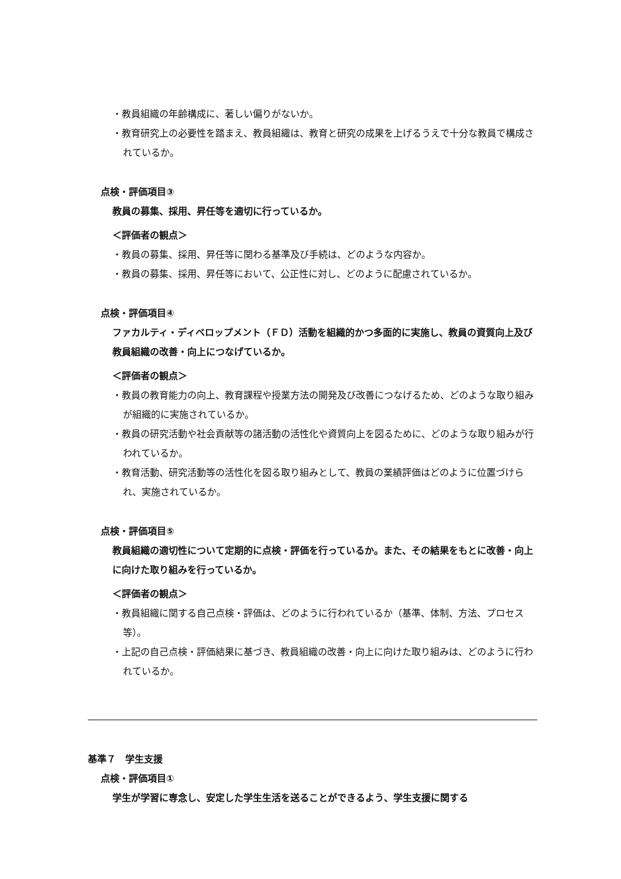・教員組織の年齢構成に、著しい偏りがないか。
・教育研究上の必要性を踏まえ、教員組織は、教育と研究の成果を上げるうえで十分な教員で構成されているか。
点検・評価項目③
教員の募集、採用、昇任等を適切に行っているか。
＜評価者の観点＞
・教員の募集、採用、昇任等に関わる基準及び手続は、どのような内容か。
・教員の募集、採用、昇任等において、公正性に対し、どのように配慮されているか。
点検・評価項目④
ファカルティ・ディベロップメント（ＦＤ）活動を組織的かつ多面的に実施し、教員の資質向上及び教員組織の改善・向上につなげているか。
＜評価者の観点＞
・教員の教育能力の向上、教育課程や授業方法の開発及び改善につなげるため、どのような取り組みが組織的に実施されているか。
・教員の研究活動や社会貢献等の諸活動の活性化や資質向上を図るために、どのような取り組みが行われているか。
・教育活動、研究活動等の活性化を図る取り組みとして、教員の業績評価はどのように位置づけられ、実施されているか。
点検・評価項目⑤
教員組織の適切性について定期的に点検・評価を行っているか。また、その結果をもとに改善・向上に向けた取り組みを行っているか。
＜評価者の観点＞
・教員組織に関する自己点検・評価は、どのように行われているか（基準、体制、方法、プロセス等）。
・上記の自己点検・評価結果に基づき、教員組織の改善・向上に向けた取り組みは、どのように行われているか。
基準７　学生支援
点検・評価項目①
学生が学習に専念し、安定した学生生活を送ることができるよう、学生支援に関する